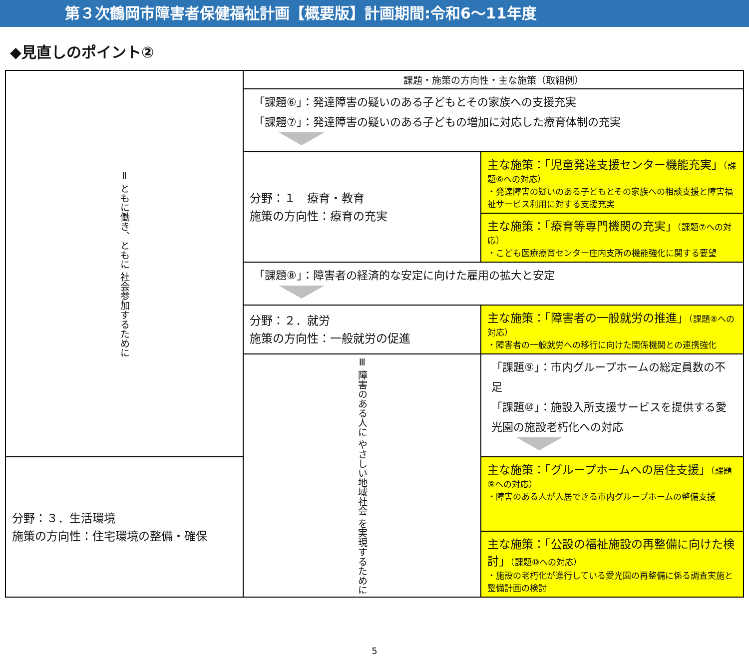第３次鶴岡市障害者保健福祉計画【概要版】計画期間:令和6～11年度
◆見直しのポイント②
| Ⅱ ともに働き、ともに 社会参加するために | 課題・施策の方向性・主な施策（取組例） | |
| | 「課題⑥」：発達障害の疑いのある子どもとその家族への支援充実 「課題⑦」：発達障害の疑いのある子どもの増加に対応した療育体制の充実 | |
| | 分野：１ 療育・教育 施策の方向性：療育の充実 | 主な施策：「児童発達支援センター機能充実」 （課題⑥への対応） ・発達障害の疑いのある子どもとその家族への相談支援と障害福祉サービス利用に対する支援充実 |
| | | 主な施策：「療育等専門機関の充実」 （課題⑦への対応） ・こども医療療育センター庄内支所の機能強化に関する要望 |
| | 「課題⑧」：障害者の経済的な安定に向けた雇用の拡大と安定 | |
| | 分野：２．就労 施策の方向性：一般就労の促進 | 主な施策：「障害者の一般就労の推進」 （課題⑧への対応） ・障害者の一般就労への移行に向けた関係機関との連携強化 |
| | Ⅲ 障害のある人に やさしい地域社会 を実現するために | 「課題⑨」：市内グループホームの総定員数の不足 「課題⑩」：施設入所支援サービスを提供する愛光園の施設老朽化への対応 |
| 分野：３．生活環境 施策の方向性：住宅環境の整備・確保 | | 主な施策：「グループホームへの居住支援」 （課題⑨への対応） ・障害のある人が入居できる市内グループホームの整備支援 |
| | | 主な施策：「公設の福祉施設の再整備に向けた検討」 （課題⑩への対応） ・施設の老朽化が進行している愛光園の再整備に係る調査実施と整備計画の検討 |
5